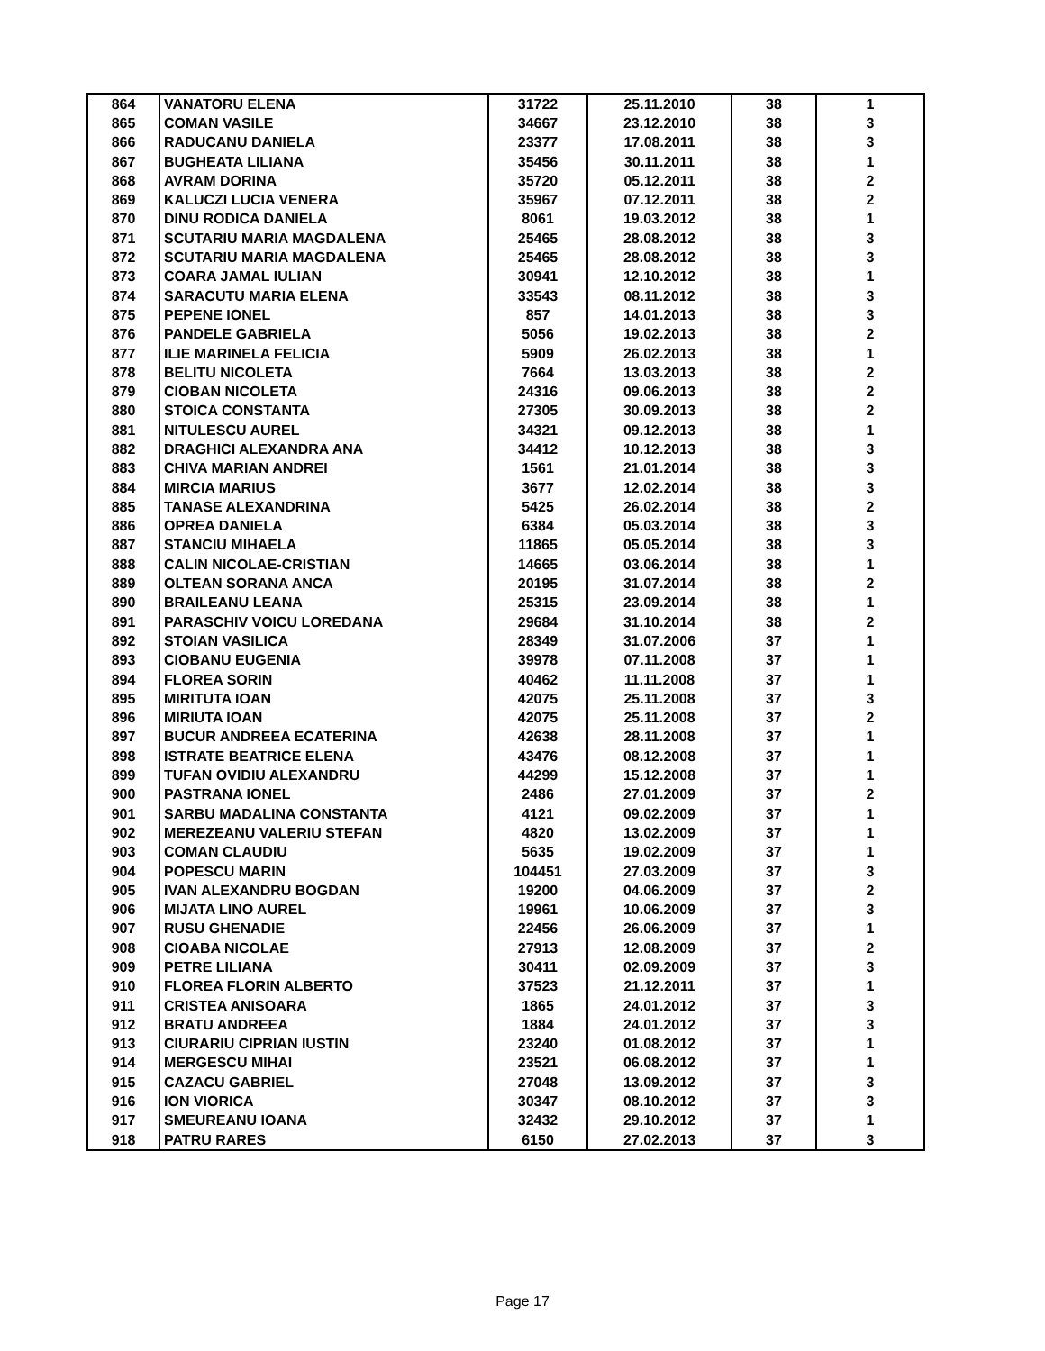| 864 | VANATORU ELENA | 31722 | 25.11.2010 | 38 | 1 |
| 865 | COMAN VASILE | 34667 | 23.12.2010 | 38 | 3 |
| 866 | RADUCANU DANIELA | 23377 | 17.08.2011 | 38 | 3 |
| 867 | BUGHEATA LILIANA | 35456 | 30.11.2011 | 38 | 1 |
| 868 | AVRAM DORINA | 35720 | 05.12.2011 | 38 | 2 |
| 869 | KALUCZI LUCIA VENERA | 35967 | 07.12.2011 | 38 | 2 |
| 870 | DINU RODICA DANIELA | 8061 | 19.03.2012 | 38 | 1 |
| 871 | SCUTARIU MARIA MAGDALENA | 25465 | 28.08.2012 | 38 | 3 |
| 872 | SCUTARIU MARIA MAGDALENA | 25465 | 28.08.2012 | 38 | 3 |
| 873 | COARA JAMAL IULIAN | 30941 | 12.10.2012 | 38 | 1 |
| 874 | SARACUTU MARIA ELENA | 33543 | 08.11.2012 | 38 | 3 |
| 875 | PEPENE IONEL | 857 | 14.01.2013 | 38 | 3 |
| 876 | PANDELE GABRIELA | 5056 | 19.02.2013 | 38 | 2 |
| 877 | ILIE MARINELA FELICIA | 5909 | 26.02.2013 | 38 | 1 |
| 878 | BELITU NICOLETA | 7664 | 13.03.2013 | 38 | 2 |
| 879 | CIOBAN NICOLETA | 24316 | 09.06.2013 | 38 | 2 |
| 880 | STOICA CONSTANTA | 27305 | 30.09.2013 | 38 | 2 |
| 881 | NITULESCU AUREL | 34321 | 09.12.2013 | 38 | 1 |
| 882 | DRAGHICI ALEXANDRA ANA | 34412 | 10.12.2013 | 38 | 3 |
| 883 | CHIVA MARIAN ANDREI | 1561 | 21.01.2014 | 38 | 3 |
| 884 | MIRCIA MARIUS | 3677 | 12.02.2014 | 38 | 3 |
| 885 | TANASE ALEXANDRINA | 5425 | 26.02.2014 | 38 | 2 |
| 886 | OPREA DANIELA | 6384 | 05.03.2014 | 38 | 3 |
| 887 | STANCIU MIHAELA | 11865 | 05.05.2014 | 38 | 3 |
| 888 | CALIN NICOLAE-CRISTIAN | 14665 | 03.06.2014 | 38 | 1 |
| 889 | OLTEAN SORANA ANCA | 20195 | 31.07.2014 | 38 | 2 |
| 890 | BRAILEANU LEANA | 25315 | 23.09.2014 | 38 | 1 |
| 891 | PARASCHIV VOICU LOREDANA | 29684 | 31.10.2014 | 38 | 2 |
| 892 | STOIAN VASILICA | 28349 | 31.07.2006 | 37 | 1 |
| 893 | CIOBANU EUGENIA | 39978 | 07.11.2008 | 37 | 1 |
| 894 | FLOREA SORIN | 40462 | 11.11.2008 | 37 | 1 |
| 895 | MIRITUTA IOAN | 42075 | 25.11.2008 | 37 | 3 |
| 896 | MIRIUTA IOAN | 42075 | 25.11.2008 | 37 | 2 |
| 897 | BUCUR ANDREEA ECATERINA | 42638 | 28.11.2008 | 37 | 1 |
| 898 | ISTRATE BEATRICE ELENA | 43476 | 08.12.2008 | 37 | 1 |
| 899 | TUFAN OVIDIU ALEXANDRU | 44299 | 15.12.2008 | 37 | 1 |
| 900 | PASTRANA IONEL | 2486 | 27.01.2009 | 37 | 2 |
| 901 | SARBU MADALINA CONSTANTA | 4121 | 09.02.2009 | 37 | 1 |
| 902 | MEREZEANU VALERIU STEFAN | 4820 | 13.02.2009 | 37 | 1 |
| 903 | COMAN CLAUDIU | 5635 | 19.02.2009 | 37 | 1 |
| 904 | POPESCU MARIN | 104451 | 27.03.2009 | 37 | 3 |
| 905 | IVAN ALEXANDRU BOGDAN | 19200 | 04.06.2009 | 37 | 2 |
| 906 | MIJATA LINO AUREL | 19961 | 10.06.2009 | 37 | 3 |
| 907 | RUSU GHENADIE | 22456 | 26.06.2009 | 37 | 1 |
| 908 | CIOABA NICOLAE | 27913 | 12.08.2009 | 37 | 2 |
| 909 | PETRE LILIANA | 30411 | 02.09.2009 | 37 | 3 |
| 910 | FLOREA FLORIN ALBERTO | 37523 | 21.12.2011 | 37 | 1 |
| 911 | CRISTEA ANISOARA | 1865 | 24.01.2012 | 37 | 3 |
| 912 | BRATU ANDREEA | 1884 | 24.01.2012 | 37 | 3 |
| 913 | CIURARIU CIPRIAN IUSTIN | 23240 | 01.08.2012 | 37 | 1 |
| 914 | MERGESCU MIHAI | 23521 | 06.08.2012 | 37 | 1 |
| 915 | CAZACU GABRIEL | 27048 | 13.09.2012 | 37 | 3 |
| 916 | ION VIORICA | 30347 | 08.10.2012 | 37 | 3 |
| 917 | SMEUREANU IOANA | 32432 | 29.10.2012 | 37 | 1 |
| 918 | PATRU RARES | 6150 | 27.02.2013 | 37 | 3 |
Page 17